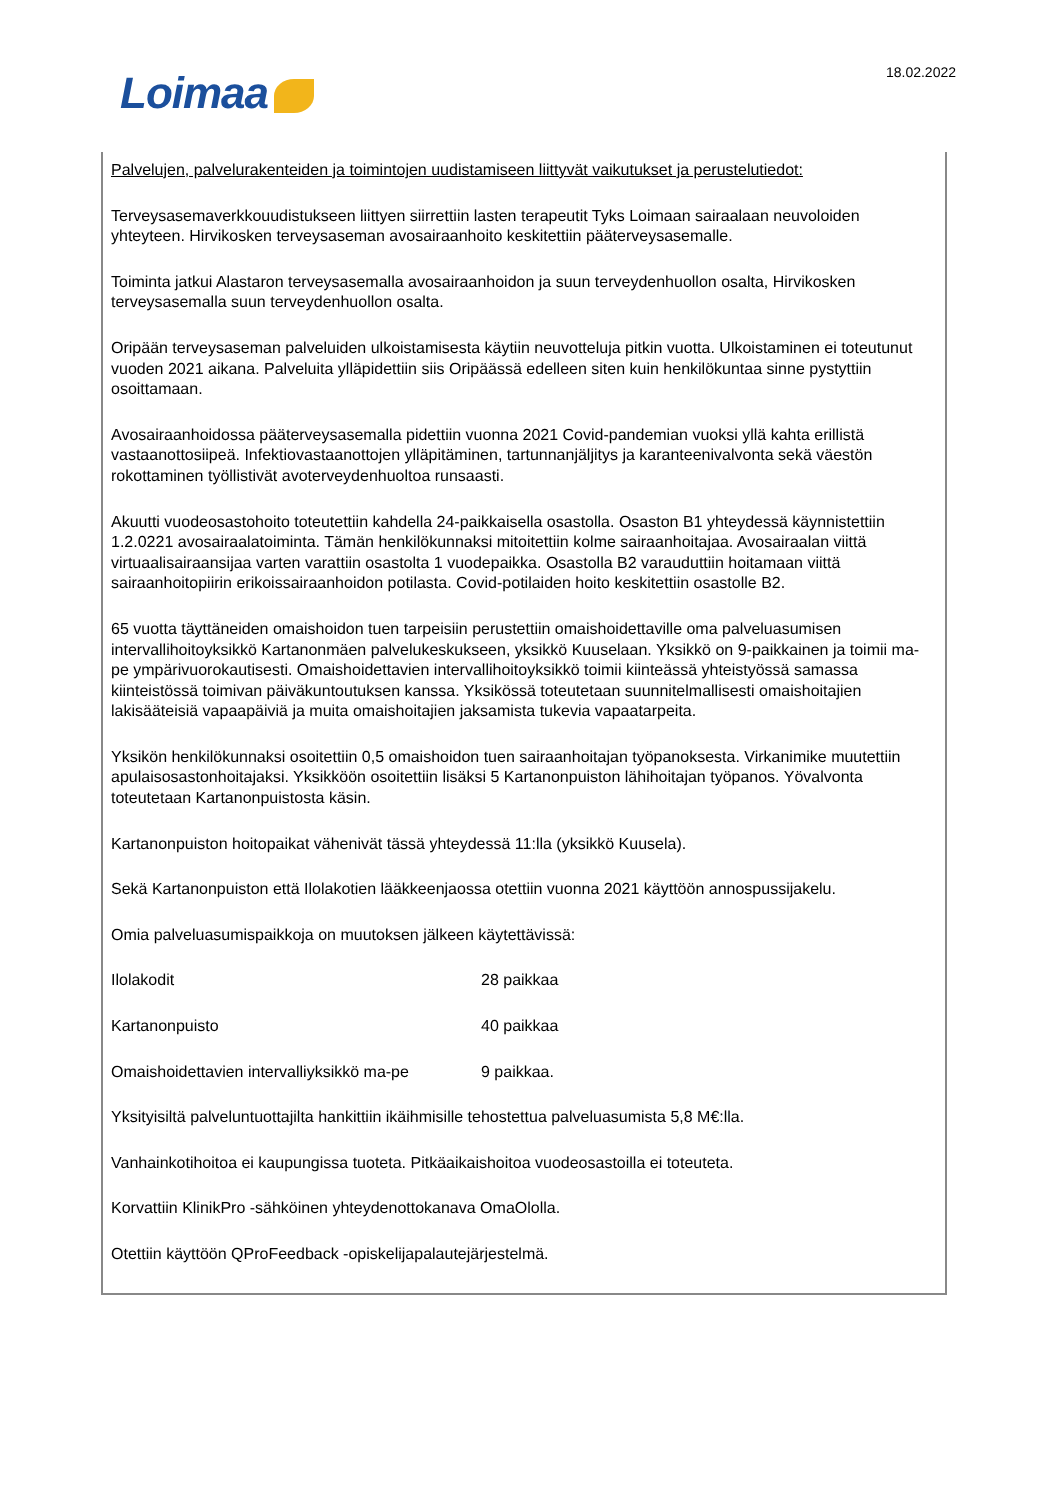Loimaa 18.02.2022
Palvelujen, palvelurakenteiden ja toimintojen uudistamiseen liittyvät vaikutukset ja perustelutiedot:
Terveysasemaverkkouudistukseen liittyen siirrettiin lasten terapeutit Tyks Loimaan sairaalaan neuvoloiden yhteyteen. Hirvikosken terveysaseman avosairaanhoito keskitettiin pääterveysasemalle.
Toiminta jatkui Alastaron terveysasemalla avosairaanhoidon ja suun terveydenhuollon osalta, Hirvikosken terveysasemalla suun terveydenhuollon osalta.
Oripään terveysaseman palveluiden ulkoistamisesta käytiin neuvotteluja pitkin vuotta. Ulkoistaminen ei toteutunut vuoden 2021 aikana. Palveluita ylläpidettiin siis Oripäässä edelleen siten kuin henkilökuntaa sinne pystyttiin osoittamaan.
Avosairaanhoidossa pääterveysasemalla pidettiin vuonna 2021 Covid-pandemian vuoksi yllä kahta erillistä vastaanottosiipeä. Infektiovastaanottojen ylläpitäminen, tartunnanjäljitys ja karanteenivalvonta sekä väestön rokottaminen työllistivät avoterveydenhuoltoa runsaasti.
Akuutti vuodeosastohoito toteutettiin kahdella 24-paikkaisella osastolla. Osaston B1 yhteydessä käynnistettiin 1.2.0221 avosairaalatoiminta. Tämän henkilökunnaksi mitoitettiin kolme sairaanhoitajaa. Avosairaalan viittä virtuaalisairaansijaa varten varattiin osastolta 1 vuodepaikka. Osastolla B2 varauduttiin hoitamaan viittä sairaanhoitopiirin erikoissairaanhoidon potilasta. Covid-potilaiden hoito keskitettiin osastolle B2.
65 vuotta täyttäneiden omaishoidon tuen tarpeisiin perustettiin omaishoidettaville oma palveluasumisen intervallihoitoyksikkö Kartanonmäen palvelukeskukseen, yksikkö Kuuselaan. Yksikkö on 9-paikkainen ja toimii ma-pe ympärivuorokautisesti. Omaishoidettavien intervallihoitoyksikkö toimii kiinteässä yhteistyössä samassa kiinteistössä toimivan päiväkuntoutuksen kanssa. Yksikössä toteutetaan suunnitelmallisesti omaishoitajien lakisääteisiä vapaapäiviä ja muita omaishoitajien jaksamista tukevia vapaatarpeita.
Yksikön henkilökunnaksi osoitettiin 0,5 omaishoidon tuen sairaanhoitajan työpanoksesta. Virkanimike muutettiin apulaisosastonhoitajaksi. Yksikköön osoitettiin lisäksi 5 Kartanonpuiston lähihoitajan työpanos. Yövalvonta toteutetaan Kartanonpuistosta käsin.
Kartanonpuiston hoitopaikat vähenivät tässä yhteydessä 11:lla (yksikkö Kuusela).
Sekä Kartanonpuiston että Ilolakotien lääkkeenjaossa otettiin vuonna 2021 käyttöön annospussijakelu.
Omia palveluasumispaikkoja on muutoksen jälkeen käytettävissä:
Ilolakodit 28 paikkaa
Kartanonpuisto 40 paikkaa
Omaishoidettavien intervalliyksikkö ma-pe
9 paikkaa.
Yksityisiltä palveluntuottajilta hankittiin ikäihmisille tehostettua palveluasumista 5,8 M€:lla.
Vanhainkotihoitoa ei kaupungissa tuoteta. Pitkäaikaishoitoa vuodeosastoilla ei toteuteta.
Korvattiin KlinikPro -sähköinen yhteydenottokanava OmaOlolla.
Otettiin käyttöön QProFeedback -opiskelijapalautejärjestelmä.